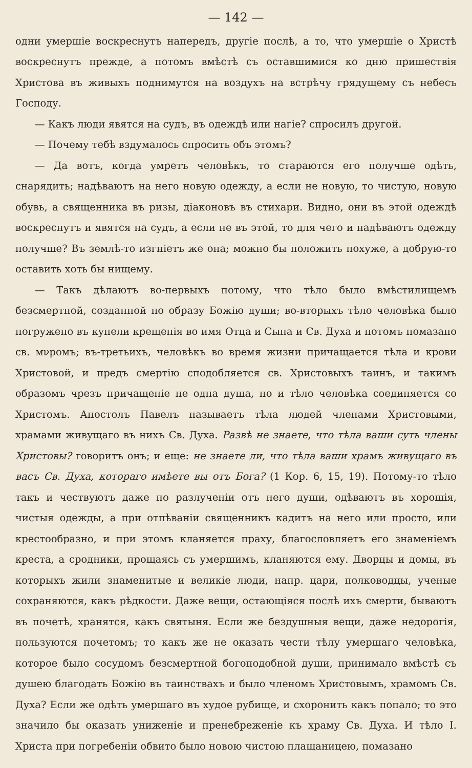— 142 —
одни умершіе воскреснутъ напередъ, другіе послѣ, а то, что умершіе о Христѣ воскреснутъ прежде, а потомъ вмѣстѣ съ оставшимися ко дню пришествія Христова въ живыхъ поднимутся на воздухъ на встрѣчу грядущему съ небесъ Господу.
— Какъ люди явятся на судъ, въ одеждѣ или нагіе? спросилъ другой.
— Почему тебѣ вздумалось спросить объ этомъ?
— Да вотъ, когда умретъ человѣкъ, то стараются его получше одѣть, снарядить; надѣваютъ на него новую одежду, а если не новую, то чистую, новую обувь, а священника въ ризы, діаконовъ въ стихари. Видно, они въ этой одеждѣ воскреснутъ и явятся на судъ, а если не въ этой, то для чего и надѣваютъ одежду получше? Въ землѣ-то изгніетъ же она; можно бы положить похуже, а добрую-то оставить хоть бы нищему.
— Такъ дѣлаютъ во-первыхъ потому, что тѣло было вмѣстилищемъ безсмертной, созданной по образу Божію души; во-вторыхъ тѣло человѣка было погружено въ купели крещенія во имя Отца и Сына и Св. Духа и потомъ помазано св. мνромъ; въ-третьихъ, человѣкъ во время жизни причащается тѣла и крови Христовой, и предъ смертію сподобляется св. Христовыхъ таинъ, и такимъ образомъ чрезъ причащеніе не одна душа, но и тѣло человѣка соединяется со Христомъ. Апостолъ Павелъ называетъ тѣла людей членами Христовыми, храмами живущаго въ нихъ Св. Духа. Развѣ не знаете, что тѣла ваши суть члены Христовы? говоритъ онъ; и еще: не знаете ли, что тѣла ваши храмъ живущаго въ васъ Св. Духа, котораго имѣете вы отъ Бога? (1 Кор. 6, 15, 19). Потому-то тѣло такъ и чествуютъ даже по разлученіи отъ него души, одѣваютъ въ хорошія, чистыя одежды, а при отпѣваніи священникъ кадитъ на него или просто, или крестообразно, и при этомъ кланяется праху, благословляетъ его знаменіемъ креста, а сродники, прощаясь съ умершимъ, кланяются ему. Дворцы и домы, въ которыхъ жили знаменитые и великіе люди, напр. цари, полководцы, ученые сохраняются, какъ рѣдкости. Даже вещи, остающіяся послѣ ихъ смерти, бываютъ въ почетѣ, хранятся, какъ святыня. Если же бездушныя вещи, даже недорогія, пользуются почетомъ; то какъ же не оказать чести тѣлу умершаго человѣка, которое было сосудомъ безсмертной богоподобной души, принимало вмѣстѣ съ душею благодать Божію въ таинствахъ и было членомъ Христовымъ, храмомъ Св. Духа? Если же одѣть умершаго въ худое рубище, и схоронить какъ попало; то это значило бы оказать униженіе и пренебреженіе къ храму Св. Духа. И тѣло І. Христа при погребеніи обвито было новою чистою плащаницею, помазано